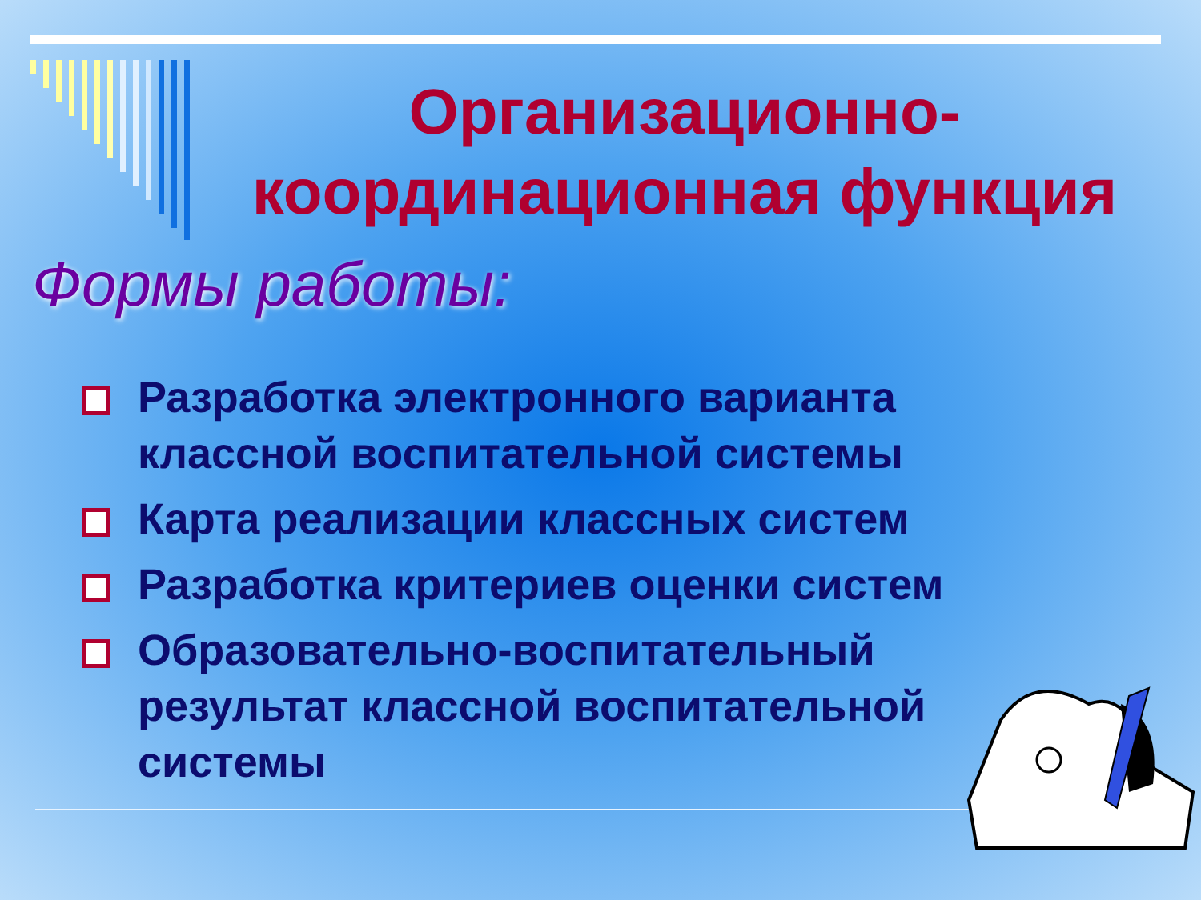Организационно-координационная функция
Формы работы:
Разработка электронного варианта классной воспитательной системы
Карта реализации классных систем
Разработка критериев оценки систем
Образовательно-воспитательный результат классной воспитательной системы